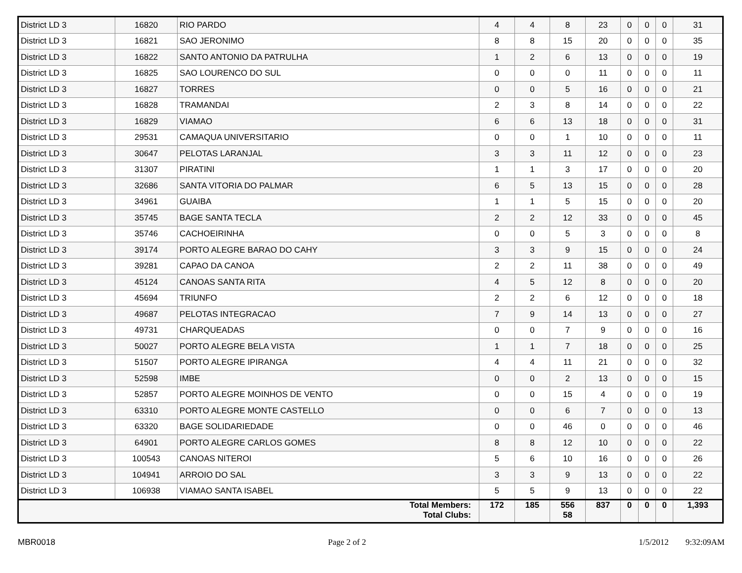| District LD 3 | 16820 | RIO PARDO | 4 | 4 | 8 | 23 | 0 | 0 | 0 | 31 |
| District LD 3 | 16821 | SAO JERONIMO | 8 | 8 | 15 | 20 | 0 | 0 | 0 | 35 |
| District LD 3 | 16822 | SANTO ANTONIO DA PATRULHA | 1 | 2 | 6 | 13 | 0 | 0 | 0 | 19 |
| District LD 3 | 16825 | SAO LOURENCO DO SUL | 0 | 0 | 0 | 11 | 0 | 0 | 0 | 11 |
| District LD 3 | 16827 | TORRES | 0 | 0 | 5 | 16 | 0 | 0 | 0 | 21 |
| District LD 3 | 16828 | TRAMANDAI | 2 | 3 | 8 | 14 | 0 | 0 | 0 | 22 |
| District LD 3 | 16829 | VIAMAO | 6 | 6 | 13 | 18 | 0 | 0 | 0 | 31 |
| District LD 3 | 29531 | CAMAQUA UNIVERSITARIO | 0 | 0 | 1 | 10 | 0 | 0 | 0 | 11 |
| District LD 3 | 30647 | PELOTAS LARANJAL | 3 | 3 | 11 | 12 | 0 | 0 | 0 | 23 |
| District LD 3 | 31307 | PIRATINI | 1 | 1 | 3 | 17 | 0 | 0 | 0 | 20 |
| District LD 3 | 32686 | SANTA VITORIA DO PALMAR | 6 | 5 | 13 | 15 | 0 | 0 | 0 | 28 |
| District LD 3 | 34961 | GUAIBA | 1 | 1 | 5 | 15 | 0 | 0 | 0 | 20 |
| District LD 3 | 35745 | BAGE SANTA TECLA | 2 | 2 | 12 | 33 | 0 | 0 | 0 | 45 |
| District LD 3 | 35746 | CACHOEIRINHA | 0 | 0 | 5 | 3 | 0 | 0 | 0 | 8 |
| District LD 3 | 39174 | PORTO ALEGRE BARAO DO CAHY | 3 | 3 | 9 | 15 | 0 | 0 | 0 | 24 |
| District LD 3 | 39281 | CAPAO DA CANOA | 2 | 2 | 11 | 38 | 0 | 0 | 0 | 49 |
| District LD 3 | 45124 | CANOAS SANTA RITA | 4 | 5 | 12 | 8 | 0 | 0 | 0 | 20 |
| District LD 3 | 45694 | TRIUNFO | 2 | 2 | 6 | 12 | 0 | 0 | 0 | 18 |
| District LD 3 | 49687 | PELOTAS INTEGRACAO | 7 | 9 | 14 | 13 | 0 | 0 | 0 | 27 |
| District LD 3 | 49731 | CHARQUEADAS | 0 | 0 | 7 | 9 | 0 | 0 | 0 | 16 |
| District LD 3 | 50027 | PORTO ALEGRE BELA VISTA | 1 | 1 | 7 | 18 | 0 | 0 | 0 | 25 |
| District LD 3 | 51507 | PORTO ALEGRE IPIRANGA | 4 | 4 | 11 | 21 | 0 | 0 | 0 | 32 |
| District LD 3 | 52598 | IMBE | 0 | 0 | 2 | 13 | 0 | 0 | 0 | 15 |
| District LD 3 | 52857 | PORTO ALEGRE MOINHOS DE VENTO | 0 | 0 | 15 | 4 | 0 | 0 | 0 | 19 |
| District LD 3 | 63310 | PORTO ALEGRE MONTE CASTELLO | 0 | 0 | 6 | 7 | 0 | 0 | 0 | 13 |
| District LD 3 | 63320 | BAGE SOLIDARIEDADE | 0 | 0 | 46 | 0 | 0 | 0 | 0 | 46 |
| District LD 3 | 64901 | PORTO ALEGRE CARLOS GOMES | 8 | 8 | 12 | 10 | 0 | 0 | 0 | 22 |
| District LD 3 | 100543 | CANOAS NITEROI | 5 | 6 | 10 | 16 | 0 | 0 | 0 | 26 |
| District LD 3 | 104941 | ARROIO DO SAL | 3 | 3 | 9 | 13 | 0 | 0 | 0 | 22 |
| District LD 3 | 106938 | VIAMAO SANTA ISABEL | 5 | 5 | 9 | 13 | 0 | 0 | 0 | 22 |
| Total Members: Total Clubs: | | | 172 | 185 | 556 58 | 837 | 0 | 0 | 0 | 1,393 |
MBR0018 Page 2 of 2 1/5/2012 9:32:09AM